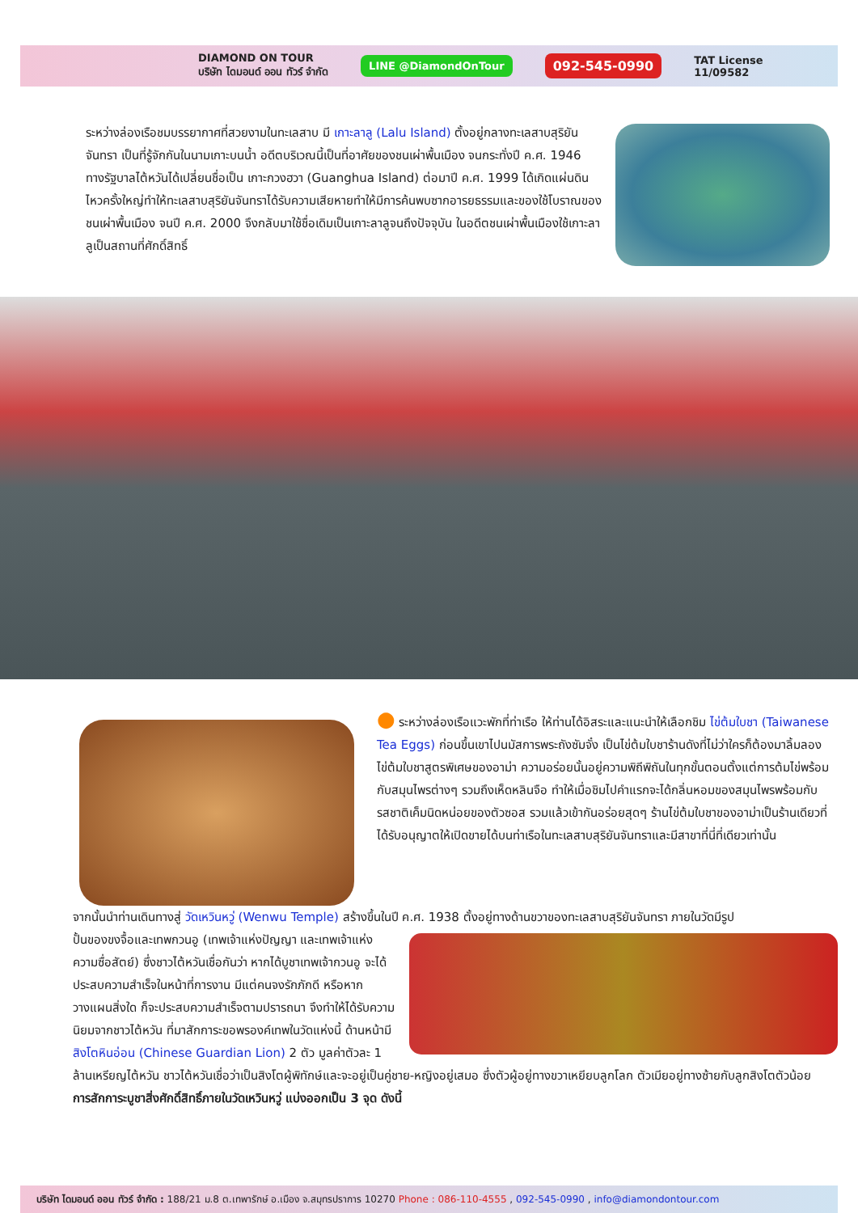DIAMOND ON TOUR
บริษัท ไดมอนด์ ออน ทัวร์ จำกัด LINE @DiamondOnTour 092-545-0990 TAT License
11/09582
ระหว่างล่องเรือชมบรรยากาศที่สวยงามในทะเลสาบ มี เกาะลาลู (Lalu Island) ตั้งอยู่กลางทะเลสาบสุริยันจันทรา เป็นที่รู้จักกันในนามเกาะบนน้ำ อดีตบริเวณนี้เป็นที่อาศัยของชนเผ่าพื้นเมือง จนกระทั่งปี ค.ศ. 1946 ทางรัฐบาลไต้หวันได้เปลี่ยนชื่อเป็น เกาะกวงฮวา (Guanghua Island) ต่อมาปี ค.ศ. 1999 ได้เกิดแผ่นดินไหวครั้งใหญ่ทำให้ทะเลสาบสุริยันจันทราได้รับความเสียหายทำให้มีการค้นพบซากอารยธรรมและของใช้โบราณของชนเผ่าพื้นเมือง จนปี ค.ศ. 2000 จึงกลับมาใช้ชื่อเดิมเป็นเกาะลาลูจนถึงปัจจุบัน ในอดีตชนเผ่าพื้นเมืองใช้เกาะลาลูเป็นสถานที่ศักดิ์สิทธิ์
● ระหว่างล่องเรือแวะพักที่ท่าเรือ ให้ท่านได้อิสระและแนะนำให้เลือกชิม ไข่ต้มใบชา (Taiwanese Tea Eggs) ก่อนขึ้นเขาไปนมัสการพระถังซัมจั๋ง เป็นไข่ต้มใบชาร้านดังที่ไม่ว่าใครก็ต้องมาลิ้มลองไข่ต้มใบชาสูตรพิเศษของอาม่า ความอร่อยนั้นอยู่ความพิถีพิถันในทุกขั้นตอนตั้งแต่การต้มไข่พร้อมกับสมุนไพรต่างๆ รวมถึงเห็ดหลินจือ ทำให้เมื่อชิมไปคำแรกจะได้กลิ่นหอมของสมุนไพรพร้อมกับรสชาติเค็มนิดหน่อยของตัวซอส รวมแล้วเข้ากันอร่อยสุดๆ ร้านไข่ต้มใบชาของอาม่าเป็นร้านเดียวที่ได้รับอนุญาตให้เปิดขายได้บนท่าเรือในทะเลสาบสุริยันจันทราและมีสาขาที่นี่ที่เดียวเท่านั้น
จากนั้นนำท่านเดินทางสู่ วัดเหวินหวู่ (Wenwu Temple) สร้างขึ้นในปี ค.ศ. 1938 ตั้งอยู่ทางด้านขวาของทะเลสาบสุริยันจันทรา ภายในวัดมีรูป
ปั้นของขงจื้อและเทพกวนอู (เทพเจ้าแห่งปัญญา และเทพเจ้าแห่งความซื่อสัตย์) ซึ่งชาวไต้หวันเชื่อกันว่า หากได้บูชาเทพเจ้ากวนอู จะได้ประสบความสำเร็จในหน้าที่การงาน มีแต่คนจงรักภักดี หรือหากวางแผนสิ่งใด ก็จะประสบความสำเร็จตามปรารถนา จึงทำให้ได้รับความนิยมจากชาวไต้หวัน ที่มาสักการะขอพรองค์เทพในวัดแห่งนี้ ด้านหน้ามี สิงโตหินอ่อน (Chinese Guardian Lion) 2 ตัว มูลค่าตัวละ 1 ล้านเหรียญไต้หวัน ชาวไต้หวันเชื่อว่าเป็นสิงโตผู้พิทักษ์และจะอยู่เป็นคู่ชาย-หญิงอยู่เสมอ ซึ่งตัวผู้อยู่ทางขวาเหยียบลูกโลก ตัวเมียอยู่ทางซ้ายกับลูกสิงโตตัวน้อย
การสักการะบูชาสิ่งศักดิ์สิทธิ์ภายในวัดเหวินหวู่ แบ่งออกเป็น 3 จุด ดังนี้
บริษัท ไดมอนด์ ออน ทัวร์ จำกัด : 188/21 ม.8 ต.เทพารักษ์ อ.เมือง จ.สมุทรปราการ 10270 Phone : 086-110-4555 , 092-545-0990 , info@diamondontour.com